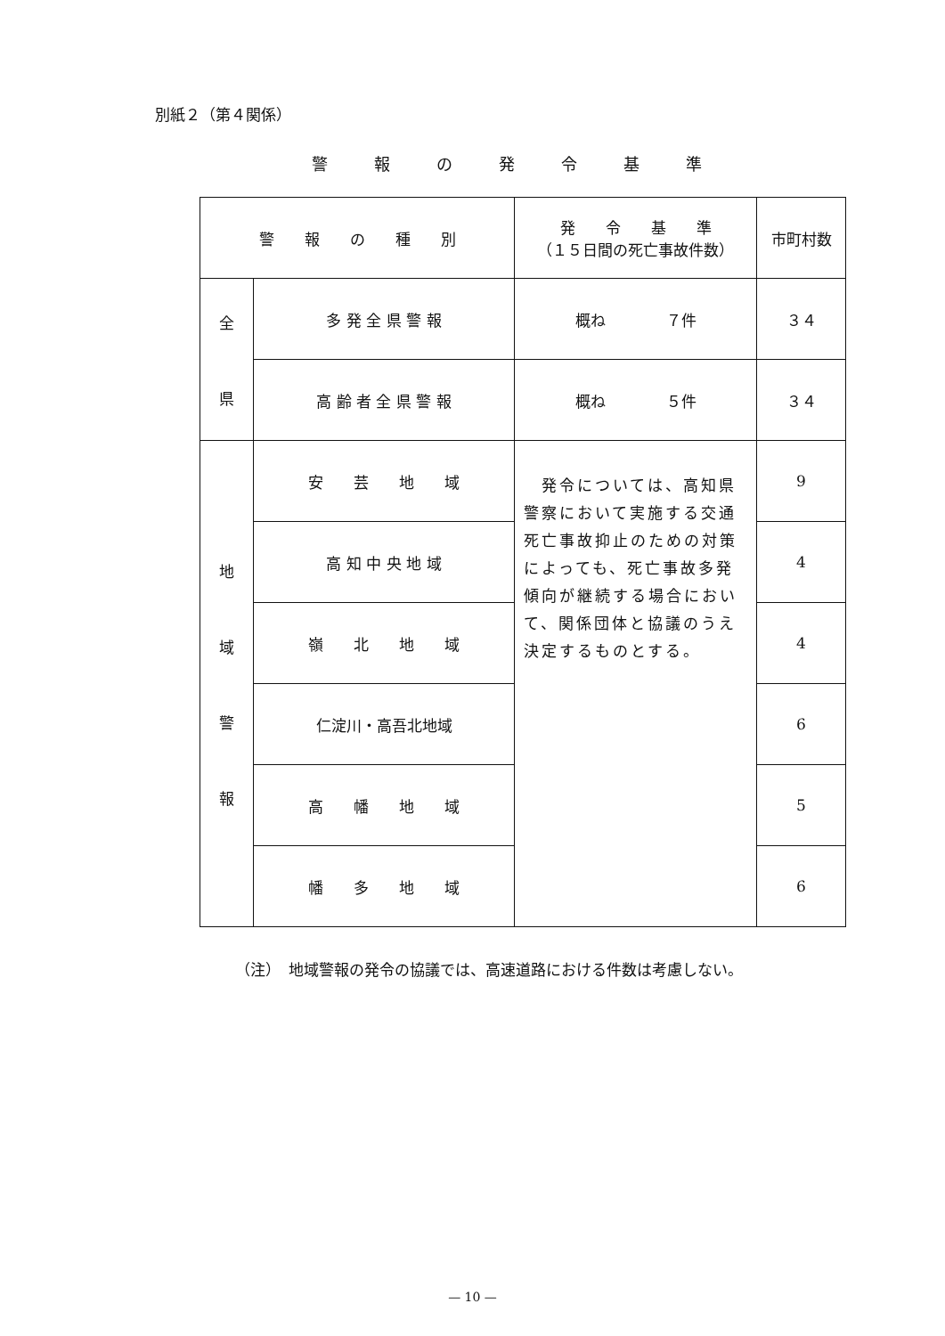別紙２（第４関係）
警報の発令基準
| 警 報 の 種 別 | | 発 令 基 準 （１５日間の死亡事故件数） | 市町村数 |
| --- | --- | --- | --- |
| 全 県 | 多 発 全 県 警 報 | 概ね ７件 | ３４ |
| | 高 齢 者 全 県 警 報 | 概ね ５件 | ３４ |
| 地 域 警 報 | 安 芸 地 域 | 発令については、高知県警察において実施する交通死亡事故抑止のための対策によっても、死亡事故多発傾向が継続する場合において、関係団体と協議のうえ決定するものとする。 | 9 |
| | 高 知 中 央 地 域 | | 4 |
| | 嶺 北 地 域 | | 4 |
| | 仁淀川・高吾北地域 | | 6 |
| | 高 幡 地 域 | | 5 |
| | 幡 多 地 域 | | 6 |
（注）　地域警報の発令の協議では、高速道路における件数は考慮しない。
— 10 —